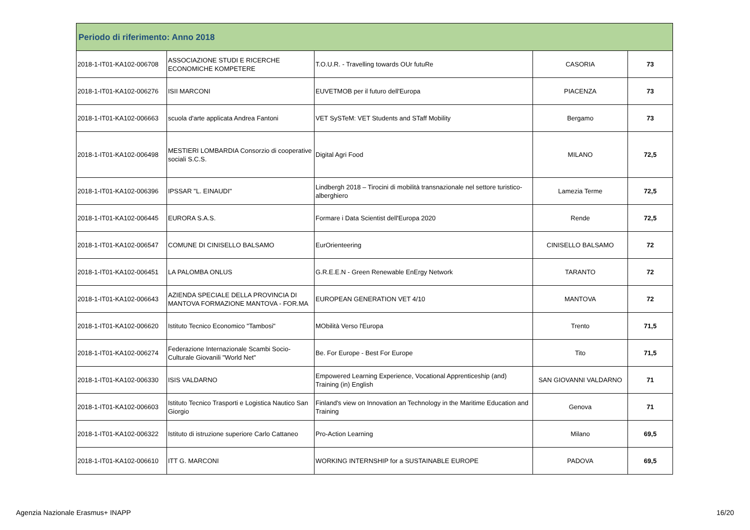| Periodo di riferimento: Anno 2018 | | | | |
| --- | --- | --- | --- | --- |
| 2018-1-IT01-KA102-006708 | ASSOCIAZIONE STUDI E RICERCHE ECONOMICHE KOMPETERE | T.O.U.R. - Travelling towards OUr futuRe | CASORIA | 73 |
| 2018-1-IT01-KA102-006276 | ISII MARCONI | EUVETMOB per il futuro dell'Europa | PIACENZA | 73 |
| 2018-1-IT01-KA102-006663 | scuola d'arte applicata Andrea Fantoni | VET SySTeM: VET Students and STaff Mobility | Bergamo | 73 |
| 2018-1-IT01-KA102-006498 | MESTIERI LOMBARDIA Consorzio di cooperative sociali S.C.S. | Digital Agri Food | MILANO | 72,5 |
| 2018-1-IT01-KA102-006396 | IPSSAR "L. EINAUDI" | Lindbergh 2018 – Tirocini di mobilità transnazionale nel settore turistico-alberghiero | Lamezia Terme | 72,5 |
| 2018-1-IT01-KA102-006445 | EURORA S.A.S. | Formare i Data Scientist dell'Europa 2020 | Rende | 72,5 |
| 2018-1-IT01-KA102-006547 | COMUNE DI CINISELLO BALSAMO | EurOrienteering | CINISELLO BALSAMO | 72 |
| 2018-1-IT01-KA102-006451 | LA PALOMBA ONLUS | G.R.E.E.N - Green Renewable EnErgy Network | TARANTO | 72 |
| 2018-1-IT01-KA102-006643 | AZIENDA SPECIALE DELLA PROVINCIA DI MANTOVA FORMAZIONE MANTOVA - FOR.MA | EUROPEAN GENERATION VET 4/10 | MANTOVA | 72 |
| 2018-1-IT01-KA102-006620 | Istituto Tecnico Economico "Tambosi" | MObilità Verso l'Europa | Trento | 71,5 |
| 2018-1-IT01-KA102-006274 | Federazione Internazionale Scambi Socio-Culturale Giovanili "World Net" | Be. For Europe - Best For Europe | Tito | 71,5 |
| 2018-1-IT01-KA102-006330 | ISIS VALDARNO | Empowered Learning Experience, Vocational Apprenticeship (and) Training (in) English | SAN GIOVANNI VALDARNO | 71 |
| 2018-1-IT01-KA102-006603 | Istituto Tecnico Trasporti e Logistica Nautico San Giorgio | Finland's view on Innovation an Technology in the Maritime Education and Training | Genova | 71 |
| 2018-1-IT01-KA102-006322 | Istituto di istruzione superiore Carlo Cattaneo | Pro-Action Learning | Milano | 69,5 |
| 2018-1-IT01-KA102-006610 | ITT G. MARCONI | WORKING INTERNSHIP for a SUSTAINABLE EUROPE | PADOVA | 69,5 |
Agenzia Nazionale Erasmus+ INAPP 16/20